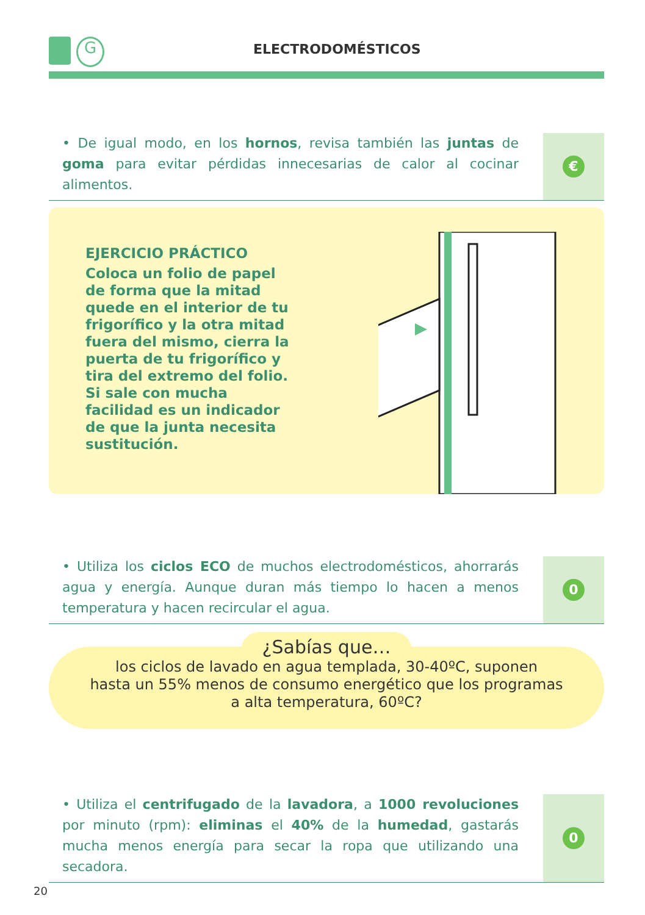G ELECTRODOMÉSTICOS
• De igual modo, en los hornos, revisa también las juntas de goma para evitar pérdidas innecesarias de calor al cocinar alimentos.
€
EJERCICIO PRÁCTICO
Coloca un folio de papel de forma que la mitad quede en el interior de tu frigorífico y la otra mitad fuera del mismo, cierra la puerta de tu frigorífico y tira del extremo del folio. Si sale con mucha facilidad es un indicador de que la junta necesita sustitución.
• Utiliza los ciclos ECO de muchos electrodomésticos, ahorrarás agua y energía. Aunque duran más tiempo lo hacen a menos temperatura y hacen recircular el agua.
0
¿Sabías que…
los ciclos de lavado en agua templada, 30-40ºC, suponen
hasta un 55% menos de consumo energético que los programas
a alta temperatura, 60ºC?
• Utiliza el centrifugado de la lavadora, a 1000 revoluciones por minuto (rpm): eliminas el 40% de la humedad, gastarás mucha menos energía para secar la ropa que utilizando una secadora.
0
20